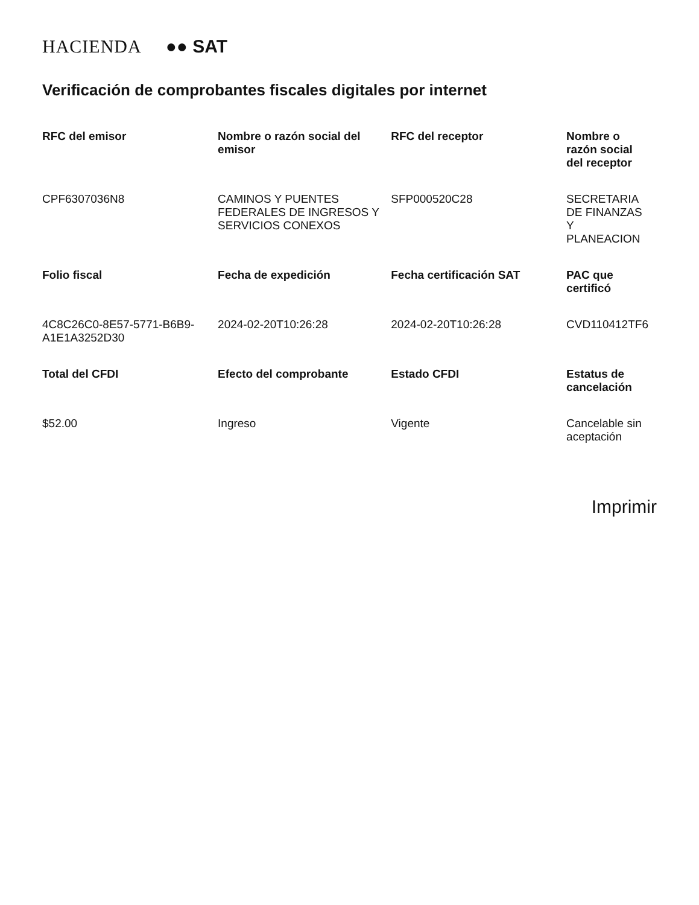HACIENDA ●● SAT
Verificación de comprobantes fiscales digitales por internet
| RFC del emisor | Nombre o razón social del emisor | RFC del receptor | Nombre o razón social del receptor |
| --- | --- | --- | --- |
| CPF6307036N8 | CAMINOS Y PUENTES FEDERALES DE INGRESOS Y SERVICIOS CONEXOS | SFP000520C28 | SECRETARIA DE FINANZAS Y PLANEACION |
| Folio fiscal | Fecha de expedición | Fecha certificación SAT | PAC que certificó |
| 4C8C26C0-8E57-5771-B6B9-A1E1A3252D30 | 2024-02-20T10:26:28 | 2024-02-20T10:26:28 | CVD110412TF6 |
| Total del CFDI | Efecto del comprobante | Estado CFDI | Estatus de cancelación |
| $52.00 | Ingreso | Vigente | Cancelable sin aceptación |
Imprimir